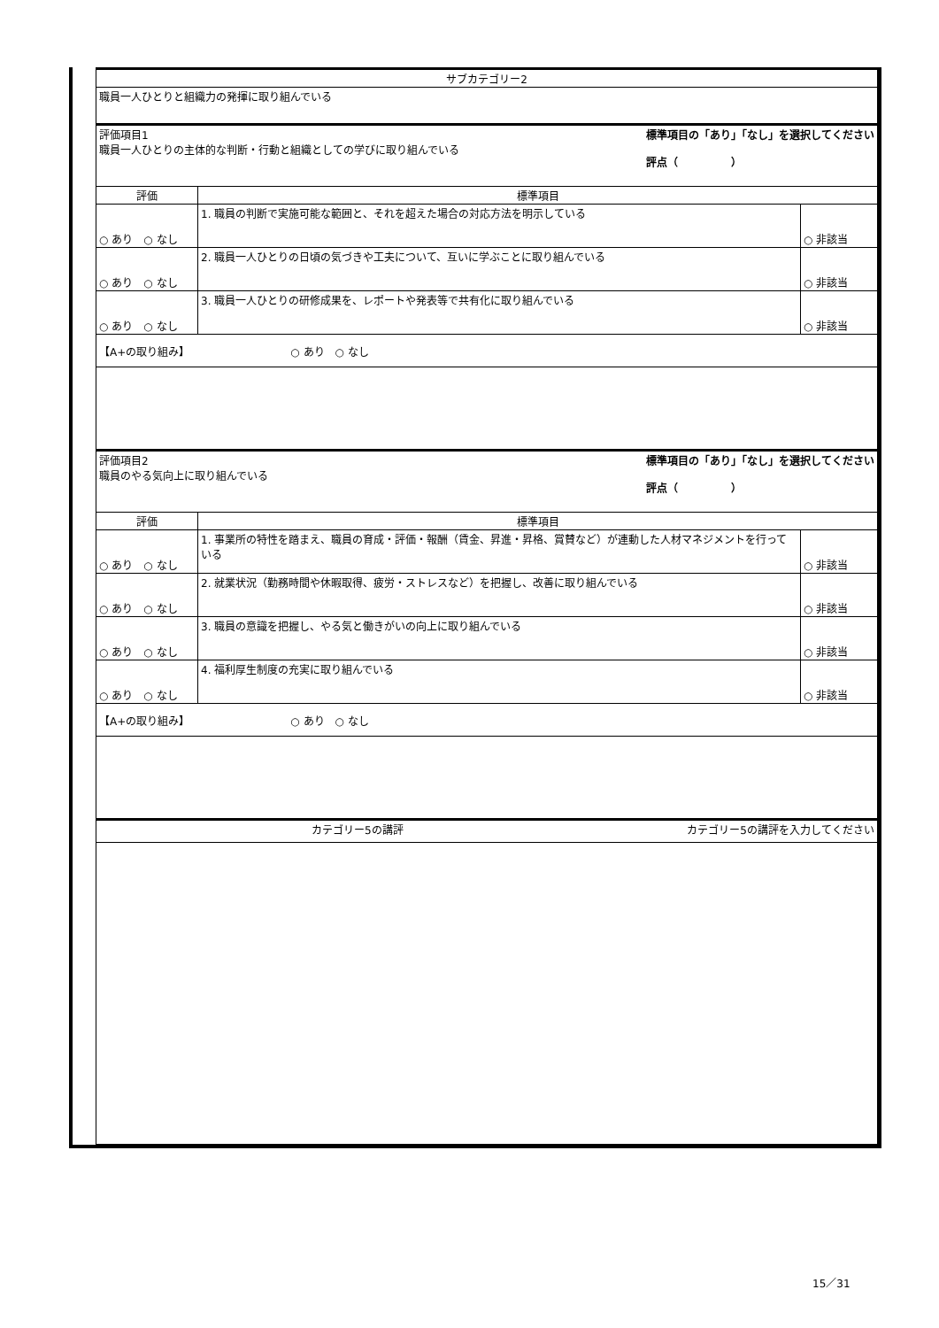| サブカテゴリー2 | | |
| 職員一人ひとりと組織力の発揮に取り組んでいる | | |
| 標準項目の「あり」「なし」を選択してください 評点（ ） 評価項目1 職員一人ひとりの主体的な判断・行動と組織としての学びに取り組んでいる | | |
| 評価 | 標準項目 | |
| ○ あり ○ なし | 1. 職員の判断で実施可能な範囲と、それを超えた場合の対応方法を明示している | ○ 非該当 |
| ○ あり ○ なし | 2. 職員一人ひとりの日頃の気づきや工夫について、互いに学ぶことに取り組んでいる | ○ 非該当 |
| ○ あり ○ なし | 3. 職員一人ひとりの研修成果を、レポートや発表等で共有化に取り組んでいる | ○ 非該当 |
| 【A+の取り組み】 ○ あり ○ なし | | |
| 標準項目の「あり」「なし」を選択してください 評点（ ） 評価項目2 職員のやる気向上に取り組んでいる | | |
| 評価 | 標準項目 | |
| ○ あり ○ なし | 1. 事業所の特性を踏まえ、職員の育成・評価・報酬（賃金、昇進・昇格、賞賛など）が連動した人材マネジメントを行っている | ○ 非該当 |
| ○ あり ○ なし | 2. 就業状況（勤務時間や休暇取得、疲労・ストレスなど）を把握し、改善に取り組んでいる | ○ 非該当 |
| ○ あり ○ なし | 3. 職員の意識を把握し、やる気と働きがいの向上に取り組んでいる | ○ 非該当 |
| ○ あり ○ なし | 4. 福利厚生制度の充実に取り組んでいる | ○ 非該当 |
| 【A+の取り組み】 ○ あり ○ なし | | |
| カテゴリー5の講評を入力してください カテゴリー5の講評 | | |
15／31